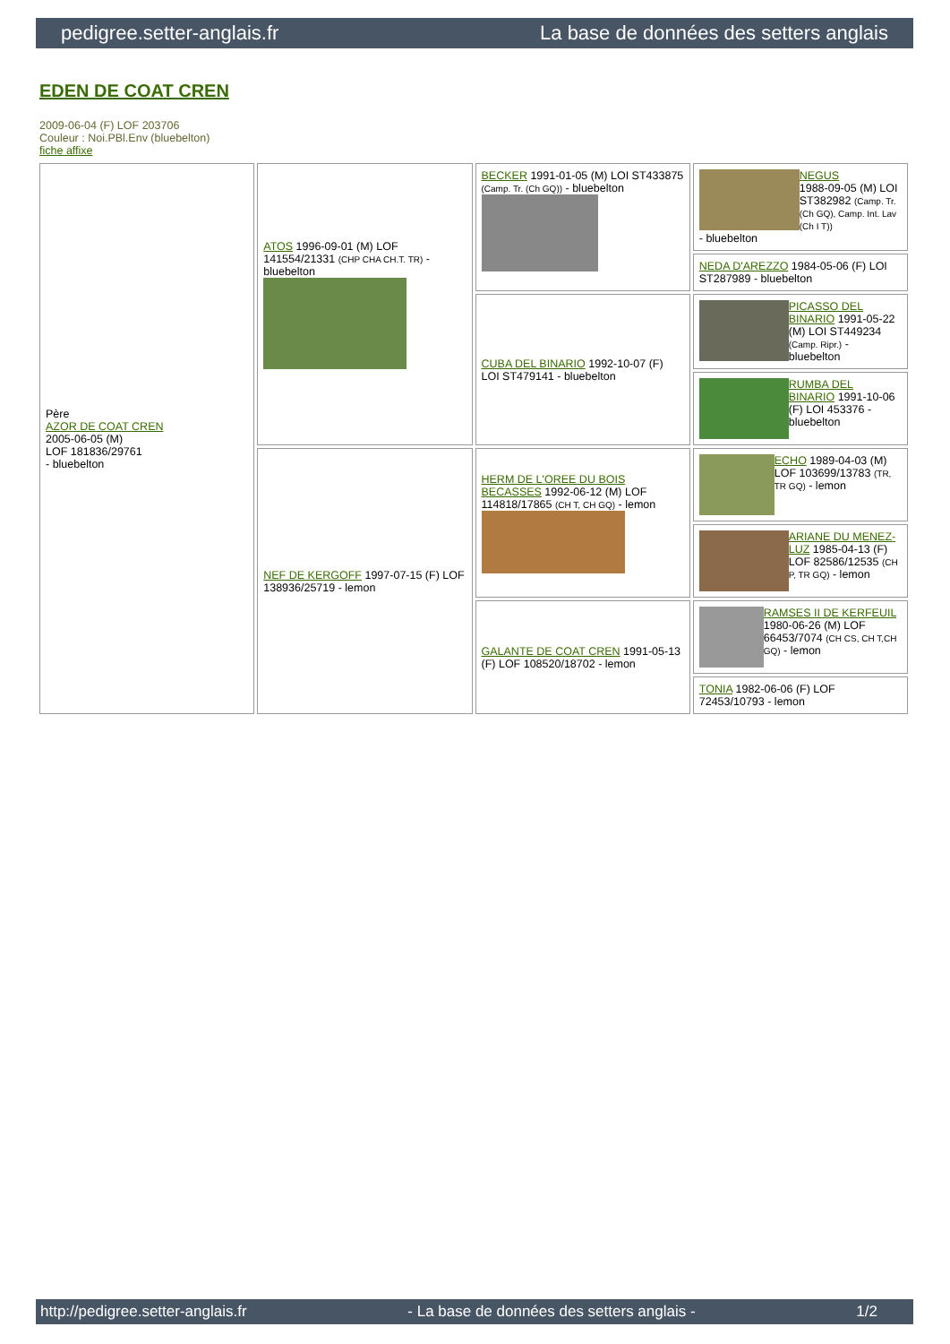pedigree.setter-anglais.fr La base de données des setters anglais
EDEN DE COAT CREN
2009-06-04 (F) LOF 203706
Couleur : Noi.PBl.Env (bluebelton)
fiche affixe
| Père AZOR DE COAT CREN 2005-06-05 (M) LOF 181836/29761 - bluebelton | ATOS 1996-09-01 (M) LOF 141554/21331 (CHP CHA CH.T. TR) - bluebelton | BECKER 1991-01-05 (M) LOI ST433875 (Camp. Tr. (Ch GQ)) - bluebelton | NEGUS 1988-09-05 (M) LOI ST382982 (Camp. Tr. (Ch GQ), Camp. Int. Lav (Ch I T)) - bluebelton |
| | | | NEDA D'AREZZO 1984-05-06 (F) LOI ST287989 - bluebelton |
| | | CUBA DEL BINARIO 1992-10-07 (F) LOI ST479141 - bluebelton | PICASSO DEL BINARIO 1991-05-22 (M) LOI ST449234 (Camp. Ripr.) - bluebelton |
| | | | RUMBA DEL BINARIO 1991-10-06 (F) LOI 453376 - bluebelton |
| | NEF DE KERGOFF 1997-07-15 (F) LOF 138936/25719 - lemon | HERM DE L'OREE DU BOIS BECASSES 1992-06-12 (M) LOF 114818/17865 (CH T, CH GQ) - lemon | ECHO 1989-04-03 (M) LOF 103699/13783 (TR, TR GQ) - lemon |
| | | | ARIANE DU MENEZ-LUZ 1985-04-13 (F) LOF 82586/12535 (CH P, TR GQ) - lemon |
| | | GALANTE DE COAT CREN 1991-05-13 (F) LOF 108520/18702 - lemon | RAMSES II DE KERFEUIL 1980-06-26 (M) LOF 66453/7074 (CH CS, CH T,CH GQ) - lemon |
| | | | TONIA 1982-06-06 (F) LOF 72453/10793 - lemon |
http://pedigree.setter-anglais.fr - La base de données des setters anglais - 1/2